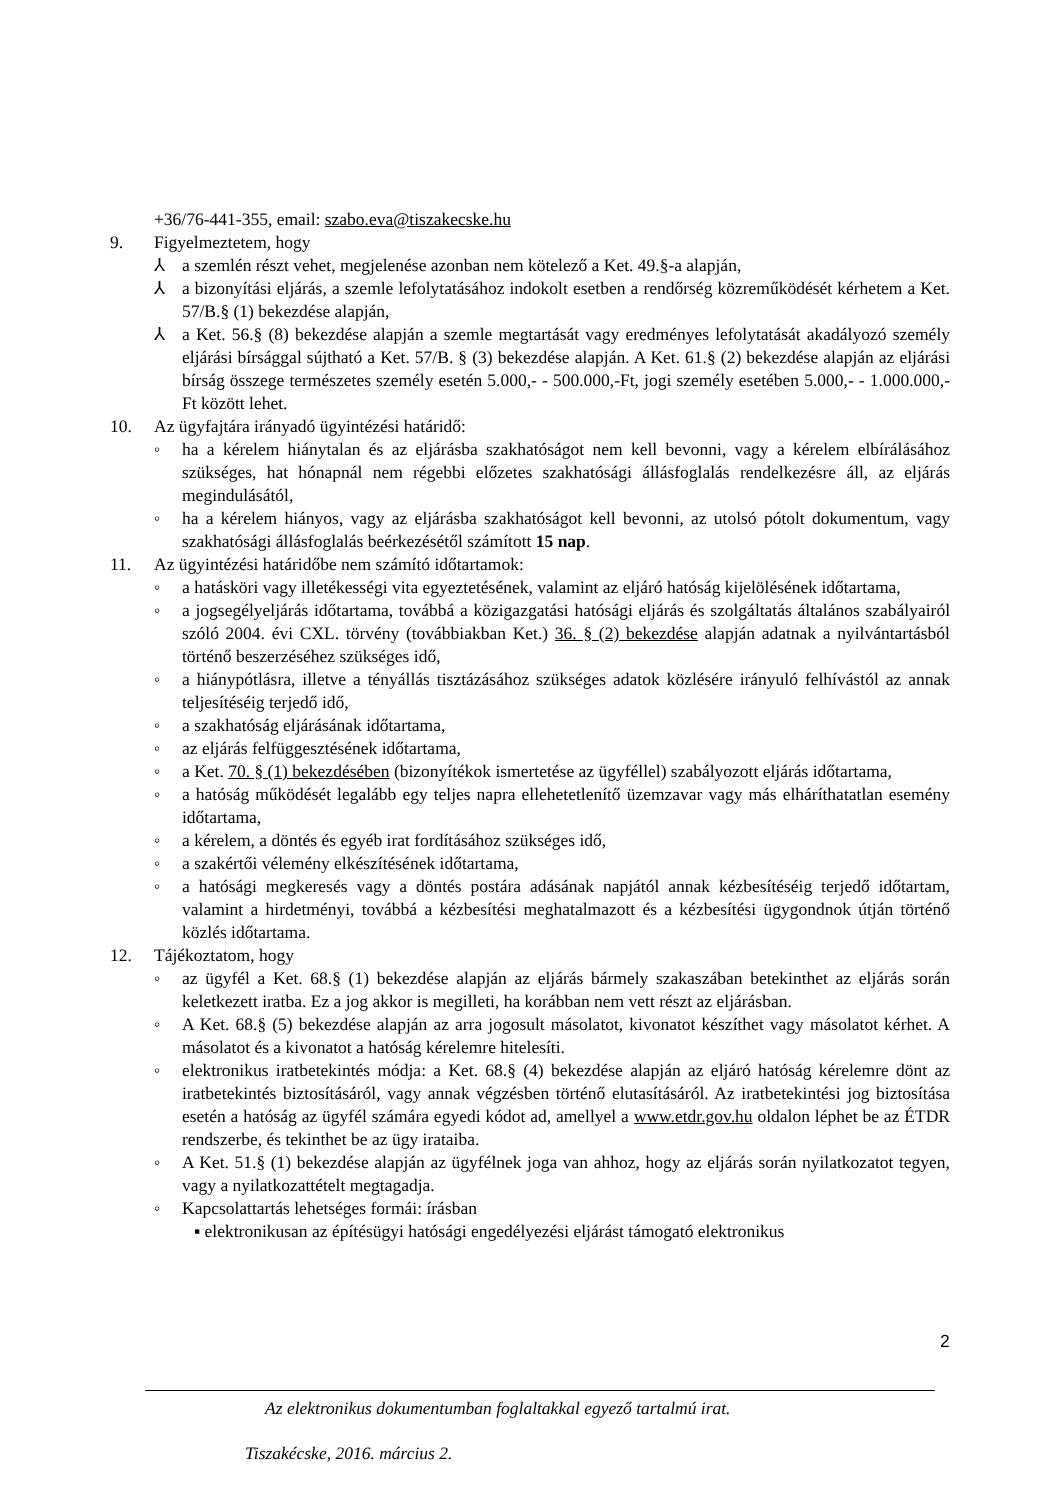+36/76-441-355, email: szabo.eva@tiszakecske.hu
9. Figyelmeztetem, hogy
⅄ a szemlén részt vehet, megjelenése azonban nem kötelező a Ket. 49.§-a alapján,
⅄ a bizonyítási eljárás, a szemle lefolytatásához indokolt esetben a rendőrség közreműködését kérhetem a Ket. 57/B.§ (1) bekezdése alapján,
⅄ a Ket. 56.§ (8) bekezdése alapján a szemle megtartását vagy eredményes lefolytatását akadályozó személy eljárási bírsággal sújtható a Ket. 57/B. § (3) bekezdése alapján. A Ket. 61.§ (2) bekezdése alapján az eljárási bírság összege természetes személy esetén 5.000,- - 500.000,-Ft, jogi személy esetében 5.000,- - 1.000.000,-Ft között lehet.
10. Az ügyfajtára irányadó ügyintézési határidő:
◦ ha a kérelem hiánytalan és az eljárásba szakhatóságot nem kell bevonni, vagy a kérelem elbírálásához szükséges, hat hónapnál nem régebbi előzetes szakhatósági állásfoglalás rendelkezésre áll, az eljárás megindulásától,
◦ ha a kérelem hiányos, vagy az eljárásba szakhatóságot kell bevonni, az utolsó pótolt dokumentum, vagy szakhatósági állásfoglalás beérkezésétől számított 15 nap.
11. Az ügyintézési határidőbe nem számító időtartamok:
◦ a hatásköri vagy illetékességi vita egyeztetésének, valamint az eljáró hatóság kijelölésének időtartama,
◦ a jogsegélyeljárás időtartama, továbbá a közigazgatási hatósági eljárás és szolgáltatás általános szabályairól szóló 2004. évi CXL. törvény (továbbiakban Ket.) 36. § (2) bekezdése alapján adatnak a nyilvántartásból történő beszerzéséhez szükséges idő,
◦ a hiánypótlásra, illetve a tényállás tisztázásához szükséges adatok közlésére irányuló felhívástól az annak teljesítéséig terjedő idő,
◦ a szakhatóság eljárásának időtartama,
◦ az eljárás felfüggesztésének időtartama,
◦ a Ket. 70. § (1) bekezdésében (bizonyítékok ismertetése az ügyféllel) szabályozott eljárás időtartama,
◦ a hatóság működését legalább egy teljes napra ellehetetlenítő üzemzavar vagy más elháríthatatlan esemény időtartama,
◦ a kérelem, a döntés és egyéb irat fordításához szükséges idő,
◦ a szakértői vélemény elkészítésének időtartama,
◦ a hatósági megkeresés vagy a döntés postára adásának napjától annak kézbesítéséig terjedő időtartam, valamint a hirdetményi, továbbá a kézbesítési meghatalmazott és a kézbesítési ügygondnok útján történő közlés időtartama.
12. Tájékoztatom, hogy
◦ az ügyfél a Ket. 68.§ (1) bekezdése alapján az eljárás bármely szakaszában betekinthet az eljárás során keletkezett iratba. Ez a jog akkor is megilleti, ha korábban nem vett részt az eljárásban.
◦ A Ket. 68.§ (5) bekezdése alapján az arra jogosult másolatot, kivonatot készíthet vagy másolatot kérhet. A másolatot és a kivonatot a hatóság kérelemre hitelesíti.
◦ elektronikus iratbetekintés módja: a Ket. 68.§ (4) bekezdése alapján az eljáró hatóság kérelemre dönt az iratbetekintés biztosításáról, vagy annak végzésben történő elutasításáról. Az iratbetekintési jog biztosítása esetén a hatóság az ügyfél számára egyedi kódot ad, amellyel a www.etdr.gov.hu oldalon léphet be az ÉTDR rendszerbe, és tekinthet be az ügy irataiba.
◦ A Ket. 51.§ (1) bekezdése alapján az ügyfélnek joga van ahhoz, hogy az eljárás során nyilatkozatot tegyen, vagy a nyilatkozattételt megtagadja.
◦ Kapcsolattartás lehetséges formái: írásban
▪ elektronikusan az építésügyi hatósági engedélyezési eljárást támogató elektronikus
2
Az elektronikus dokumentumban foglaltakkal egyező tartalmú irat.
Tiszakécske, 2016. március 2.